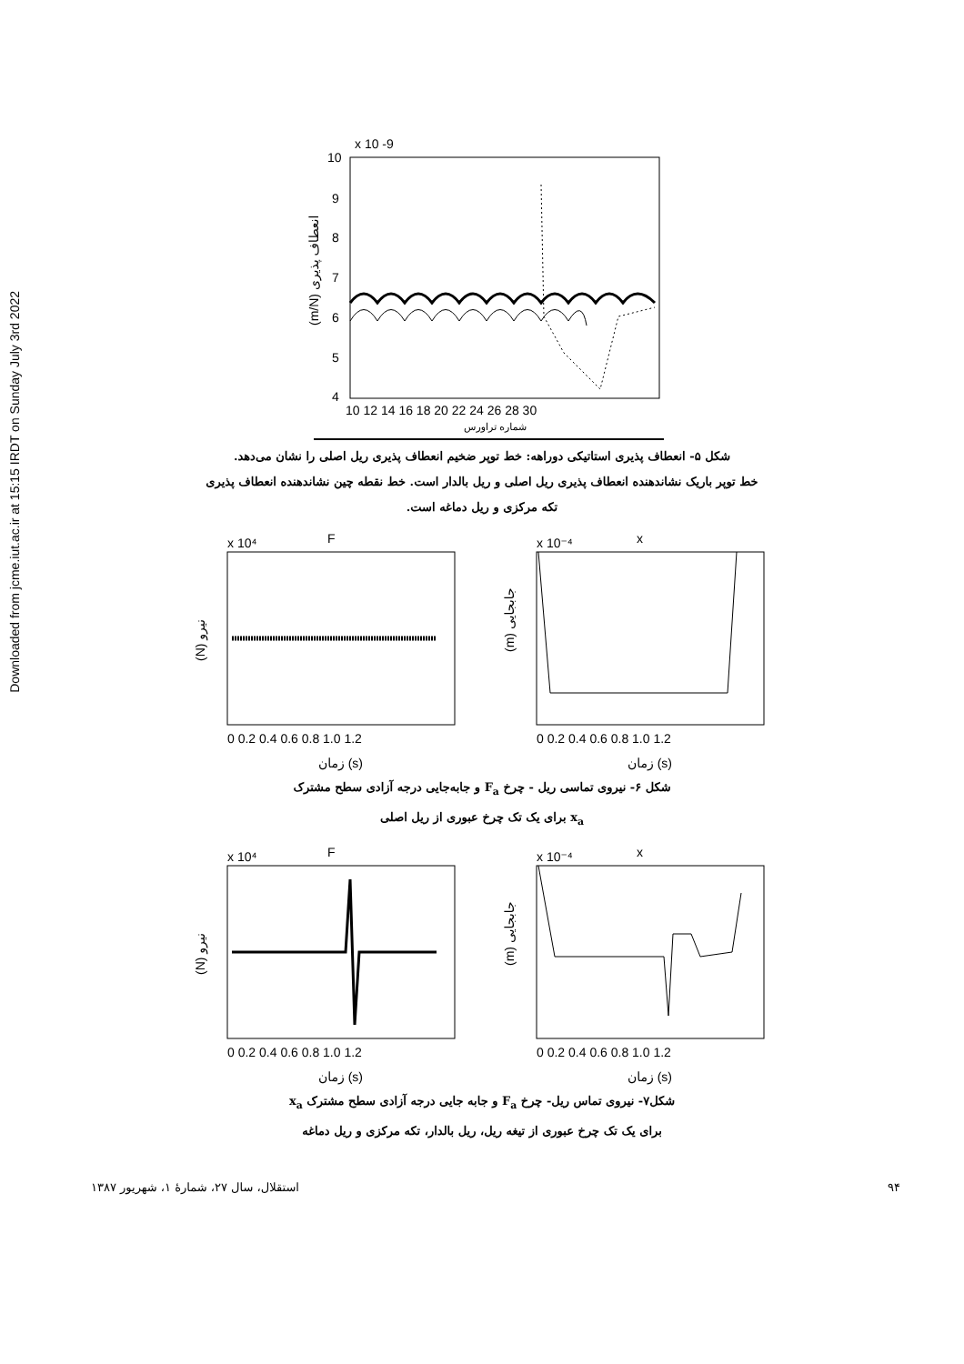Downloaded from jcme.iut.ac.ir at 15:15 IRDT on Sunday July 3rd 2022
x 10 -9
10
9
8
7
6
5
4
(m/N) انعطاف پذیری
10 12 14 16 18 20 22 24 26 28 30
شماره تراورس
شکل ۵- انعطاف پذیری استاتیکی دوراهه: خط توپر ضخیم انعطاف پذیری ریل اصلی را نشان می‌دهد.
خط توپر باریک نشاندهنده انعطاف پذیری ریل اصلی و ریل بالدار است. خط نقطه چین نشاندهنده انعطاف پذیری
تکه مرکزی و ریل دماغه است.
x 10⁴
F
(N) نیرو
0 0.2 0.4 0.6 0.8 1.0 1.2
زمان (s)
x 10⁻⁴
x
(m) جابجایی
0 0.2 0.4 0.6 0.8 1.0 1.2
زمان (s)
شکل ۶- نیروی تماسی ریل - چرخ F<sub>a</sub> و جابه‌جایی درجه آزادی سطح مشترک
x<sub>a</sub> برای یک تک چرخ عبوری از ریل اصلی
x 10⁴
F
(N) نیرو
0 0.2 0.4 0.6 0.8 1.0 1.2
زمان (s)
x 10⁻⁴
x
(m) جابجایی
0 0.2 0.4 0.6 0.8 1.0 1.2
زمان (s)
شکل۷- نیروی تماس ریل- چرخ F<sub>a</sub> و جابه جایی درجه آزادی سطح مشترک x<sub>a</sub>
برای یک تک چرخ عبوری از تیغه ریل، ریل بالدار، تکه مرکزی و ریل دماغه
۹۴ استقلال، سال ۲۷، شمارهٔ ۱، شهریور ۱۳۸۷